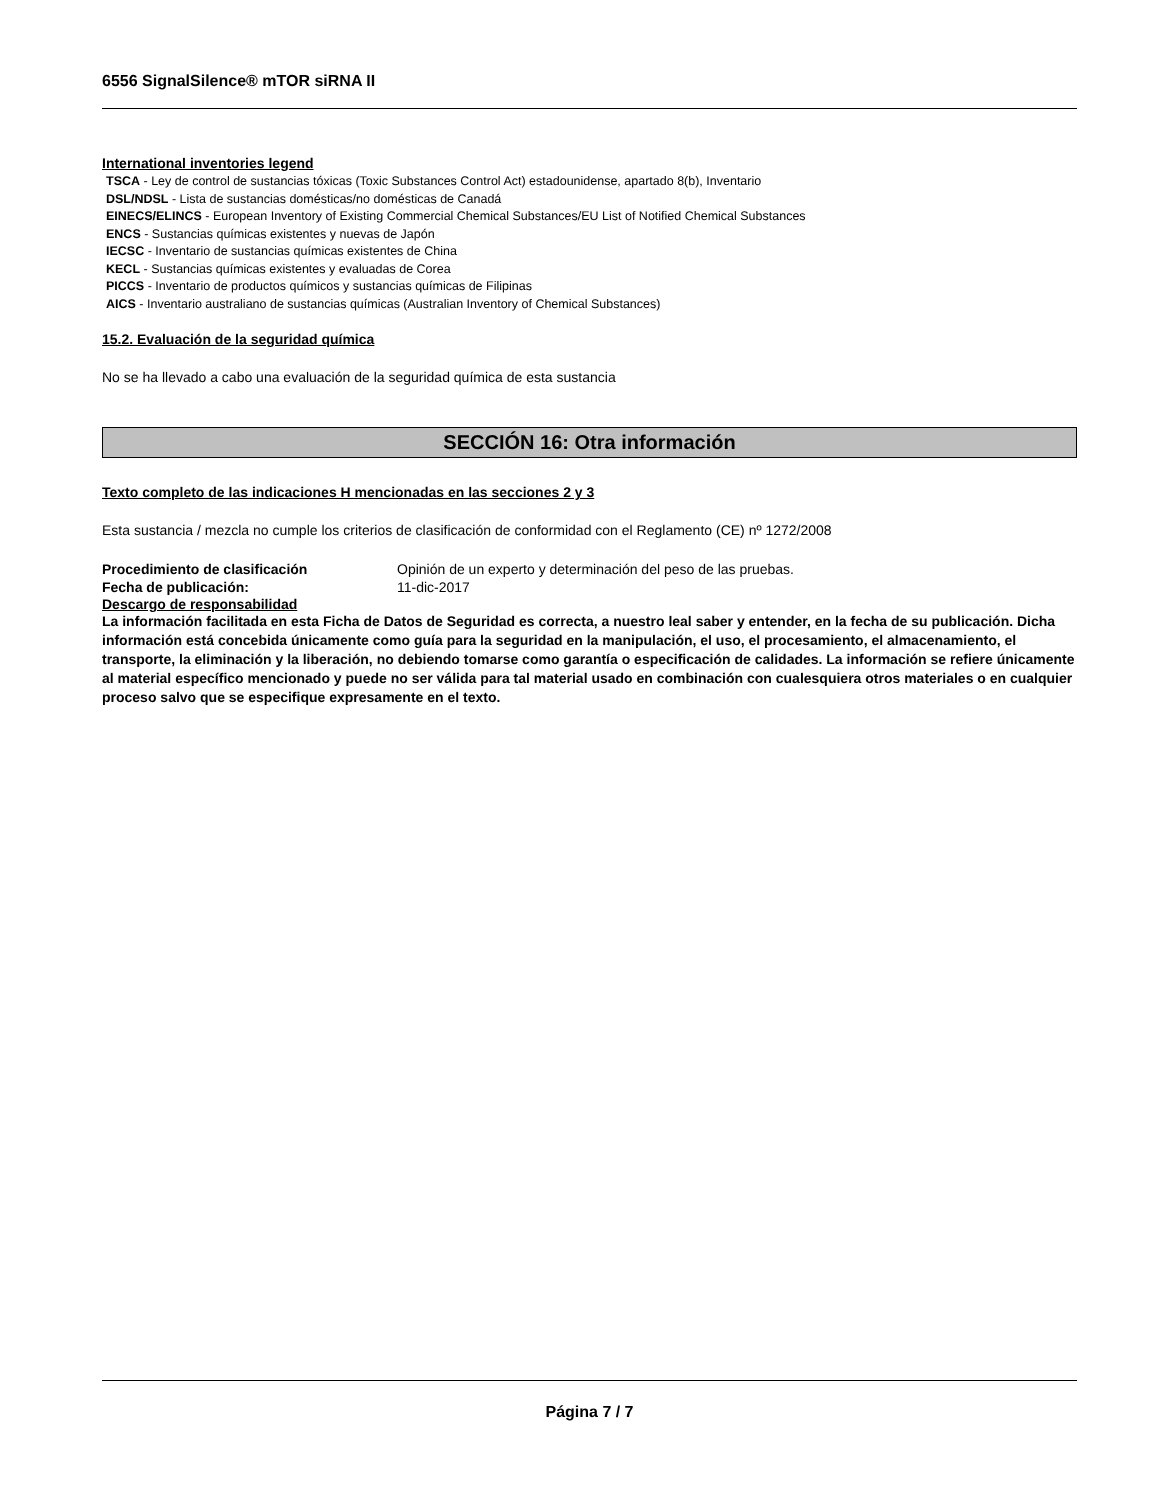6556 SignalSilence® mTOR siRNA II
International inventories legend
TSCA - Ley de control de sustancias tóxicas (Toxic Substances Control Act) estadounidense, apartado 8(b), Inventario
DSL/NDSL - Lista de sustancias domésticas/no domésticas de Canadá
EINECS/ELINCS - European Inventory of Existing Commercial Chemical Substances/EU List of Notified Chemical Substances
ENCS - Sustancias químicas existentes y nuevas de Japón
IECSC - Inventario de sustancias químicas existentes de China
KECL - Sustancias químicas existentes y evaluadas de Corea
PICCS - Inventario de productos químicos y sustancias químicas de Filipinas
AICS - Inventario australiano de sustancias químicas (Australian Inventory of Chemical Substances)
15.2. Evaluación de la seguridad química
No se ha llevado a cabo una evaluación de la seguridad química de esta sustancia
SECCIÓN 16: Otra información
Texto completo de las indicaciones H mencionadas en las secciones 2 y 3
Esta sustancia / mezcla no cumple los criterios de clasificación de conformidad con el Reglamento (CE) nº 1272/2008
Procedimiento de clasificación Opinión de un experto y determinación del peso de las pruebas.
Fecha de publicación: 11-dic-2017
Descargo de responsabilidad
La información facilitada en esta Ficha de Datos de Seguridad es correcta, a nuestro leal saber y entender, en la fecha de su publicación. Dicha información está concebida únicamente como guía para la seguridad en la manipulación, el uso, el procesamiento, el almacenamiento, el transporte, la eliminación y la liberación, no debiendo tomarse como garantía o especificación de calidades. La información se refiere únicamente al material específico mencionado y puede no ser válida para tal material usado en combinación con cualesquiera otros materiales o en cualquier proceso salvo que se especifique expresamente en el texto.
Página 7 / 7